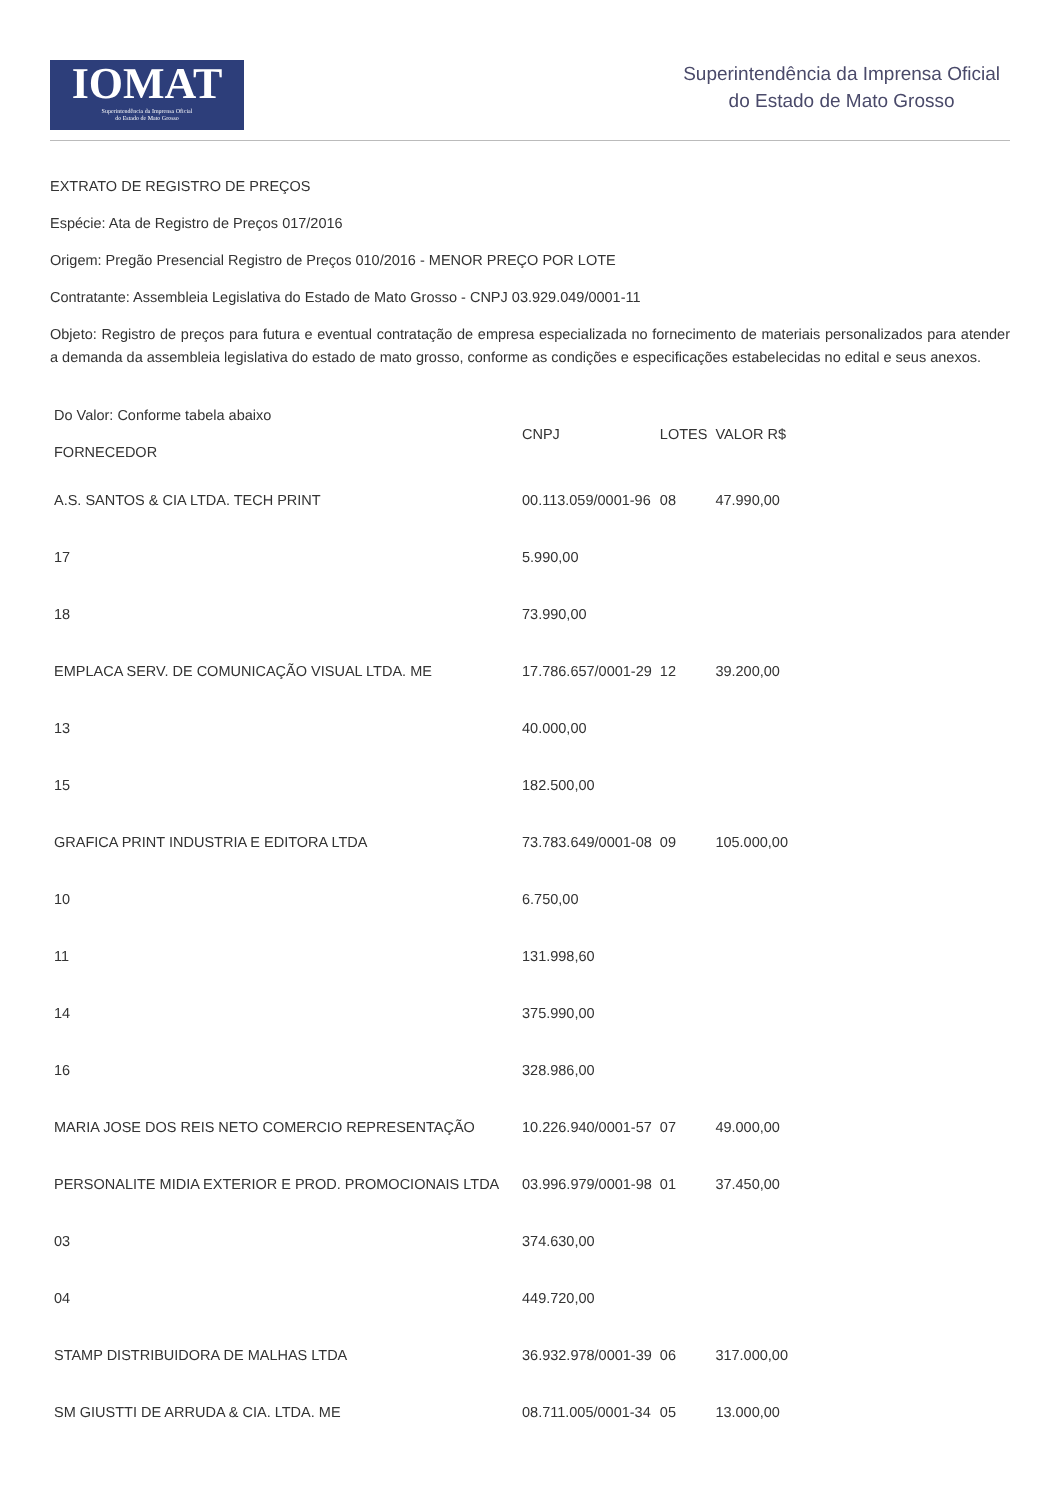IOMAT
Superintendência da Imprensa Oficial
do Estado de Mato Grosso
Superintendência da Imprensa Oficial
do Estado de Mato Grosso
EXTRATO DE REGISTRO DE PREÇOS
Espécie: Ata de Registro de Preços 017/2016
Origem: Pregão Presencial Registro de Preços 010/2016 - MENOR PREÇO POR LOTE
Contratante: Assembleia Legislativa do Estado de Mato Grosso - CNPJ 03.929.049/0001-11
Objeto: Registro de preços para futura e eventual contratação de empresa especializada no fornecimento de materiais personalizados para atender a demanda da assembleia legislativa do estado de mato grosso, conforme as condições e especificações estabelecidas no edital e seus anexos.
| Do Valor: Conforme tabela abaixo FORNECEDOR | CNPJ | LOTES | VALOR R$ |
| --- | --- | --- | --- |
| A.S. SANTOS & CIA LTDA. TECH PRINT | 00.113.059/0001-96 | 08 | 47.990,00 |
| 17 | 5.990,00 | | |
| 18 | 73.990,00 | | |
| EMPLACA SERV. DE COMUNICAÇÃO VISUAL LTDA. ME | 17.786.657/0001-29 | 12 | 39.200,00 |
| 13 | 40.000,00 | | |
| 15 | 182.500,00 | | |
| GRAFICA PRINT INDUSTRIA E EDITORA LTDA | 73.783.649/0001-08 | 09 | 105.000,00 |
| 10 | 6.750,00 | | |
| 11 | 131.998,60 | | |
| 14 | 375.990,00 | | |
| 16 | 328.986,00 | | |
| MARIA JOSE DOS REIS NETO COMERCIO REPRESENTAÇÃO | 10.226.940/0001-57 | 07 | 49.000,00 |
| PERSONALITE MIDIA EXTERIOR E PROD. PROMOCIONAIS LTDA | 03.996.979/0001-98 | 01 | 37.450,00 |
| 03 | 374.630,00 | | |
| 04 | 449.720,00 | | |
| STAMP DISTRIBUIDORA DE MALHAS LTDA | 36.932.978/0001-39 | 06 | 317.000,00 |
| SM GIUSTTI DE ARRUDA & CIA. LTDA. ME | 08.711.005/0001-34 | 05 | 13.000,00 |